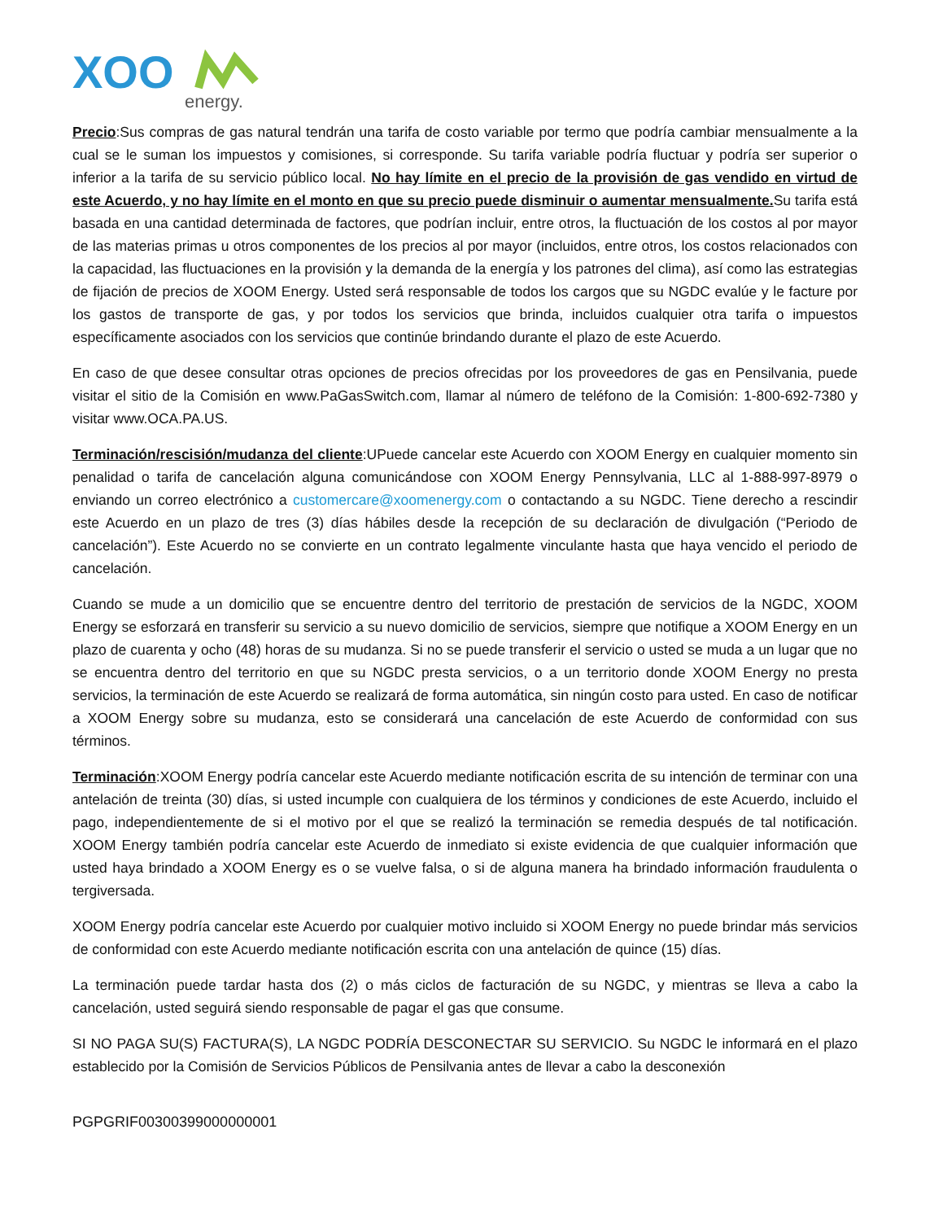XOO
energy.
Precio:Sus compras de gas natural tendrán una tarifa de costo variable por termo que podría cambiar mensualmente a la cual se le suman los impuestos y comisiones, si corresponde. Su tarifa variable podría fluctuar y podría ser superior o inferior a la tarifa de su servicio público local. No hay límite en el precio de la provisión de gas vendido en virtud de este Acuerdo, y no hay límite en el monto en que su precio puede disminuir o aumentar mensualmente. Su tarifa está basada en una cantidad determinada de factores, que podrían incluir, entre otros, la fluctuación de los costos al por mayor de las materias primas u otros componentes de los precios al por mayor (incluidos, entre otros, los costos relacionados con la capacidad, las fluctuaciones en la provisión y la demanda de la energía y los patrones del clima), así como las estrategias de fijación de precios de XOOM Energy. Usted será responsable de todos los cargos que su NGDC evalúe y le facture por los gastos de transporte de gas, y por todos los servicios que brinda, incluidos cualquier otra tarifa o impuestos específicamente asociados con los servicios que continúe brindando durante el plazo de este Acuerdo.
En caso de que desee consultar otras opciones de precios ofrecidas por los proveedores de gas en Pensilvania, puede visitar el sitio de la Comisión en www.PaGasSwitch.com, llamar al número de teléfono de la Comisión: 1-800-692-7380 y visitar www.OCA.PA.US.
Terminación/rescisión/mudanza del cliente:UPuede cancelar este Acuerdo con XOOM Energy en cualquier momento sin penalidad o tarifa de cancelación alguna comunicándose con XOOM Energy Pennsylvania, LLC al 1-888-997-8979 o enviando un correo electrónico a customercare@xoomenergy.com o contactando a su NGDC. Tiene derecho a rescindir este Acuerdo en un plazo de tres (3) días hábiles desde la recepción de su declaración de divulgación (“Periodo de cancelación”). Este Acuerdo no se convierte en un contrato legalmente vinculante hasta que haya vencido el periodo de cancelación.
Cuando se mude a un domicilio que se encuentre dentro del territorio de prestación de servicios de la NGDC, XOOM Energy se esforzará en transferir su servicio a su nuevo domicilio de servicios, siempre que notifique a XOOM Energy en un plazo de cuarenta y ocho (48) horas de su mudanza. Si no se puede transferir el servicio o usted se muda a un lugar que no se encuentra dentro del territorio en que su NGDC presta servicios, o a un territorio donde XOOM Energy no presta servicios, la terminación de este Acuerdo se realizará de forma automática, sin ningún costo para usted. En caso de notificar a XOOM Energy sobre su mudanza, esto se considerará una cancelación de este Acuerdo de conformidad con sus términos.
Terminación:XOOM Energy podría cancelar este Acuerdo mediante notificación escrita de su intención de terminar con una antelación de treinta (30) días, si usted incumple con cualquiera de los términos y condiciones de este Acuerdo, incluido el pago, independientemente de si el motivo por el que se realizó la terminación se remedia después de tal notificación. XOOM Energy también podría cancelar este Acuerdo de inmediato si existe evidencia de que cualquier información que usted haya brindado a XOOM Energy es o se vuelve falsa, o si de alguna manera ha brindado información fraudulenta o tergiversada.
XOOM Energy podría cancelar este Acuerdo por cualquier motivo incluido si XOOM Energy no puede brindar más servicios de conformidad con este Acuerdo mediante notificación escrita con una antelación de quince (15) días.
La terminación puede tardar hasta dos (2) o más ciclos de facturación de su NGDC, y mientras se lleva a cabo la cancelación, usted seguirá siendo responsable de pagar el gas que consume.
SI NO PAGA SU(S) FACTURA(S), LA NGDC PODRÍA DESCONECTAR SU SERVICIO. Su NGDC le informará en el plazo establecido por la Comisión de Servicios Públicos de Pensilvania antes de llevar a cabo la desconexión
PGPGRIF00300399000000001